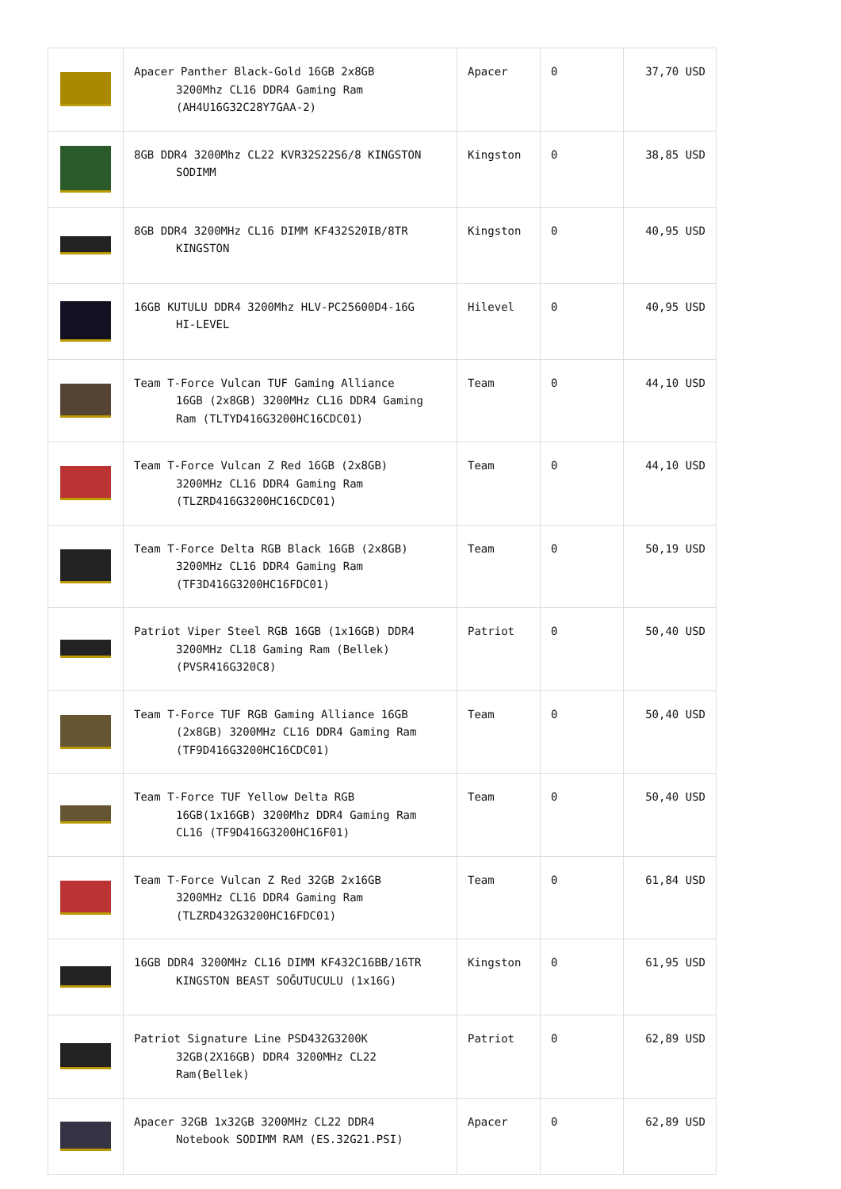| | Apacer Panther Black-Gold 16GB 2x8GB 3200Mhz CL16 DDR4 Gaming Ram (AH4U16G32C28Y7GAA-2) | Apacer | 0 | 37,70 USD |
| | 8GB DDR4 3200Mhz CL22 KVR32S22S6/8 KINGSTON SODIMM | Kingston | 0 | 38,85 USD |
| | 8GB DDR4 3200MHz CL16 DIMM KF432S20IB/8TR KINGSTON | Kingston | 0 | 40,95 USD |
| | 16GB KUTULU DDR4 3200Mhz HLV-PC25600D4-16G HI-LEVEL | Hilevel | 0 | 40,95 USD |
| | Team T-Force Vulcan TUF Gaming Alliance 16GB (2x8GB) 3200MHz CL16 DDR4 Gaming Ram (TLTYD416G3200HC16CDC01) | Team | 0 | 44,10 USD |
| | Team T-Force Vulcan Z Red 16GB (2x8GB) 3200MHz CL16 DDR4 Gaming Ram (TLZRD416G3200HC16CDC01) | Team | 0 | 44,10 USD |
| | Team T-Force Delta RGB Black 16GB (2x8GB) 3200MHz CL16 DDR4 Gaming Ram (TF3D416G3200HC16FDC01) | Team | 0 | 50,19 USD |
| | Patriot Viper Steel RGB 16GB (1x16GB) DDR4 3200MHz CL18 Gaming Ram (Bellek) (PVSR416G320C8) | Patriot | 0 | 50,40 USD |
| | Team T-Force TUF RGB Gaming Alliance 16GB (2x8GB) 3200MHz CL16 DDR4 Gaming Ram (TF9D416G3200HC16CDC01) | Team | 0 | 50,40 USD |
| | Team T-Force TUF Yellow Delta RGB 16GB(1x16GB) 3200Mhz DDR4 Gaming Ram CL16 (TF9D416G3200HC16F01) | Team | 0 | 50,40 USD |
| | Team T-Force Vulcan Z Red 32GB 2x16GB 3200MHz CL16 DDR4 Gaming Ram (TLZRD432G3200HC16FDC01) | Team | 0 | 61,84 USD |
| | 16GB DDR4 3200MHz CL16 DIMM KF432C16BB/16TR KINGSTON BEAST SOĞUTUCULU (1x16G) | Kingston | 0 | 61,95 USD |
| | Patriot Signature Line PSD432G3200K 32GB(2X16GB) DDR4 3200MHz CL22 Ram(Bellek) | Patriot | 0 | 62,89 USD |
| | Apacer 32GB 1x32GB 3200MHz CL22 DDR4 Notebook SODIMM RAM (ES.32G21.PSI) | Apacer | 0 | 62,89 USD |